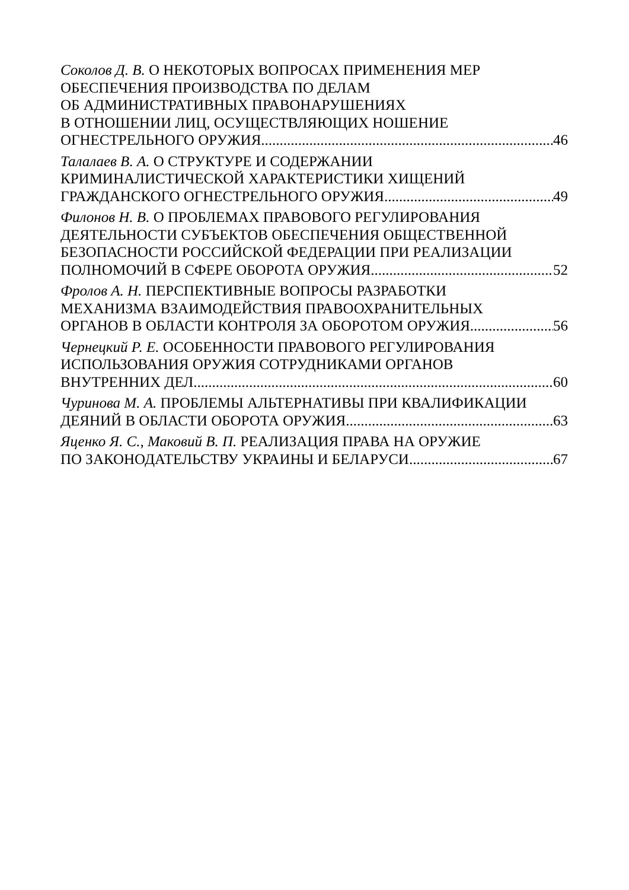Соколов Д. В. О НЕКОТОРЫХ ВОПРОСАХ ПРИМЕНЕНИЯ МЕР
ОБЕСПЕЧЕНИЯ ПРОИЗВОДСТВА ПО ДЕЛАМ
ОБ АДМИНИСТРАТИВНЫХ ПРАВОНАРУШЕНИЯХ
В ОТНОШЕНИИ ЛИЦ, ОСУЩЕСТВЛЯЮЩИХ НОШЕНИЕ
ОГНЕСТРЕЛЬНОГО ОРУЖИЯ 46
Талалаев В. А. О СТРУКТУРЕ И СОДЕРЖАНИИ
КРИМИНАЛИСТИЧЕСКОЙ ХАРАКТЕРИСТИКИ ХИЩЕНИЙ
ГРАЖДАНСКОГО ОГНЕСТРЕЛЬНОГО ОРУЖИЯ 49
Филонов Н. В. О ПРОБЛЕМАХ ПРАВОВОГО РЕГУЛИРОВАНИЯ
ДЕЯТЕЛЬНОСТИ СУБЪЕКТОВ ОБЕСПЕЧЕНИЯ ОБЩЕСТВЕННОЙ
БЕЗОПАСНОСТИ РОССИЙСКОЙ ФЕДЕРАЦИИ ПРИ РЕАЛИЗАЦИИ
ПОЛНОМОЧИЙ В СФЕРЕ ОБОРОТА ОРУЖИЯ 52
Фролов А. Н. ПЕРСПЕКТИВНЫЕ ВОПРОСЫ РАЗРАБОТКИ
МЕХАНИЗМА ВЗАИМОДЕЙСТВИЯ ПРАВООХРАНИТЕЛЬНЫХ
ОРГАНОВ В ОБЛАСТИ КОНТРОЛЯ ЗА ОБОРОТОМ ОРУЖИЯ 56
Чернецкий Р. Е. ОСОБЕННОСТИ ПРАВОВОГО РЕГУЛИРОВАНИЯ
ИСПОЛЬЗОВАНИЯ ОРУЖИЯ СОТРУДНИКАМИ ОРГАНОВ
ВНУТРЕННИХ ДЕЛ 60
Чуринова М. А. ПРОБЛЕМЫ АЛЬТЕРНАТИВЫ ПРИ КВАЛИФИКАЦИИ
ДЕЯНИЙ В ОБЛАСТИ ОБОРОТА ОРУЖИЯ 63
Яценко Я. С., Маковий В. П. РЕАЛИЗАЦИЯ ПРАВА НА ОРУЖИЕ
ПО ЗАКОНОДАТЕЛЬСТВУ УКРАИНЫ И БЕЛАРУСИ 67